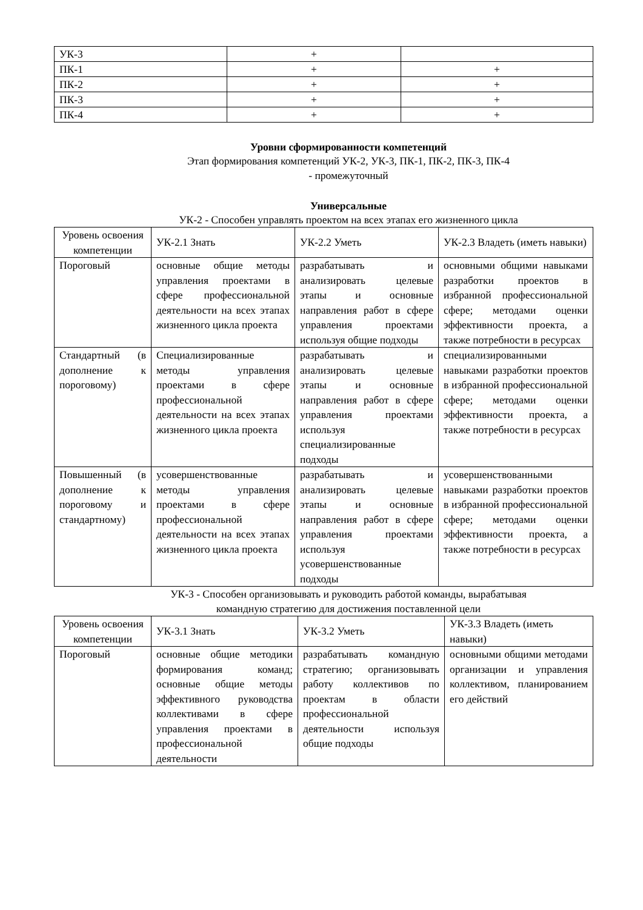| УК-3 | + | |
| ПК-1 | + | + |
| ПК-2 | + | + |
| ПК-3 | + | + |
| ПК-4 | + | + |
Уровни сформированности компетенций
Этап формирования компетенций УК-2, УК-3, ПК-1, ПК-2, ПК-3, ПК-4
- промежуточный
Универсальные
УК-2 - Способен управлять проектом на всех этапах его жизненного цикла
| Уровень освоения компетенции | УК-2.1 Знать | УК-2.2 Уметь | УК-2.3 Владеть (иметь навыки) |
| Пороговый | основные общие методы управления проектами в сфере профессиональной деятельности на всех этапах жизненного цикла проекта | разрабатывать и анализировать целевые этапы и основные направления работ в сфере управления проектами используя общие подходы | основными общими навыками разработки проектов в избранной профессиональной сфере; методами оценки эффективности проекта, а также потребности в ресурсах |
| Стандартный (в дополнение к пороговому) | Специализированные методы управления проектами в сфере профессиональной деятельности на всех этапах жизненного цикла проекта | разрабатывать и анализировать целевые этапы и основные направления работ в сфере управления проектами используя специализированные подходы | специализированными навыками разработки проектов в избранной профессиональной сфере; методами оценки эффективности проекта, а также потребности в ресурсах |
| Повышенный (в дополнение к пороговому и стандартному) | усовершенствованные методы управления проектами в сфере профессиональной деятельности на всех этапах жизненного цикла проекта | разрабатывать и анализировать целевые этапы и основные направления работ в сфере управления проектами используя усовершенствованные подходы | усовершенствованными навыками разработки проектов в избранной профессиональной сфере; методами оценки эффективности проекта, а также потребности в ресурсах |
УК-3 - Способен организовывать и руководить работой команды, вырабатывая
командную стратегию для достижения поставленной цели
| Уровень освоения компетенции | УК-3.1 Знать | УК-3.2 Уметь | УК-3.3 Владеть (иметь навыки) |
| Пороговый | основные общие методики формирования команд; основные общие методы эффективного руководства коллективами в сфере управления проектами в профессиональной деятельности | разрабатывать командную стратегию; организовывать работу коллективов по проектам в области профессиональной деятельности используя общие подходы | основными общими методами организации и управления коллективом, планированием его действий |